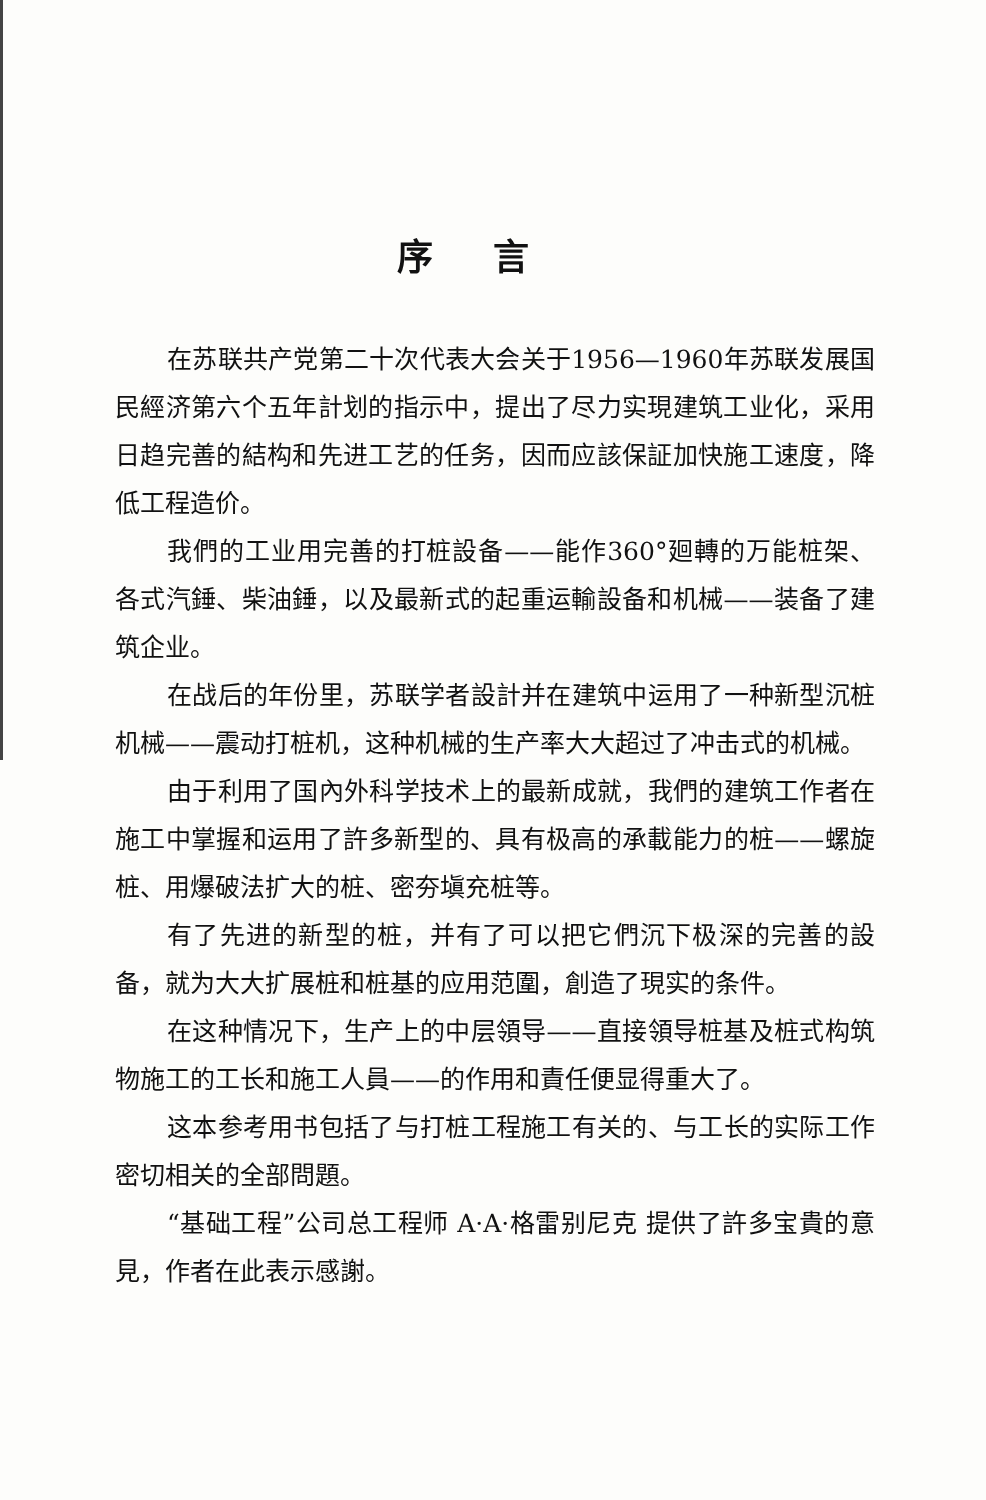序言
在苏联共产党第二十次代表大会关于1956—1960年苏联发展国民經济第六个五年計划的指示中，提出了尽力实現建筑工业化，采用日趋完善的結构和先进工艺的任务，因而应該保証加快施工速度，降低工程造价。
我們的工业用完善的打桩設备——能作360°廻轉的万能桩架、各式汽錘、柴油錘，以及最新式的起重运輸設备和机械——装备了建筑企业。
在战后的年份里，苏联学者設計并在建筑中运用了一种新型沉桩机械——震动打桩机，这种机械的生产率大大超过了冲击式的机械。
由于利用了国內外科学技术上的最新成就，我們的建筑工作者在施工中掌握和运用了許多新型的、具有极高的承載能力的桩——螺旋桩、用爆破法扩大的桩、密夯塡充桩等。
有了先进的新型的桩，并有了可以把它們沉下极深的完善的設备，就为大大扩展桩和桩基的应用范圍，創造了現实的条件。
在这种情况下，生产上的中层領导——直接領导桩基及桩式构筑物施工的工长和施工人員——的作用和責任便显得重大了。
这本参考用书包括了与打桩工程施工有关的、与工长的实际工作密切相关的全部問題。
“基础工程”公司总工程师 A·A·格雷别尼克 提供了許多宝貴的意見，作者在此表示感謝。